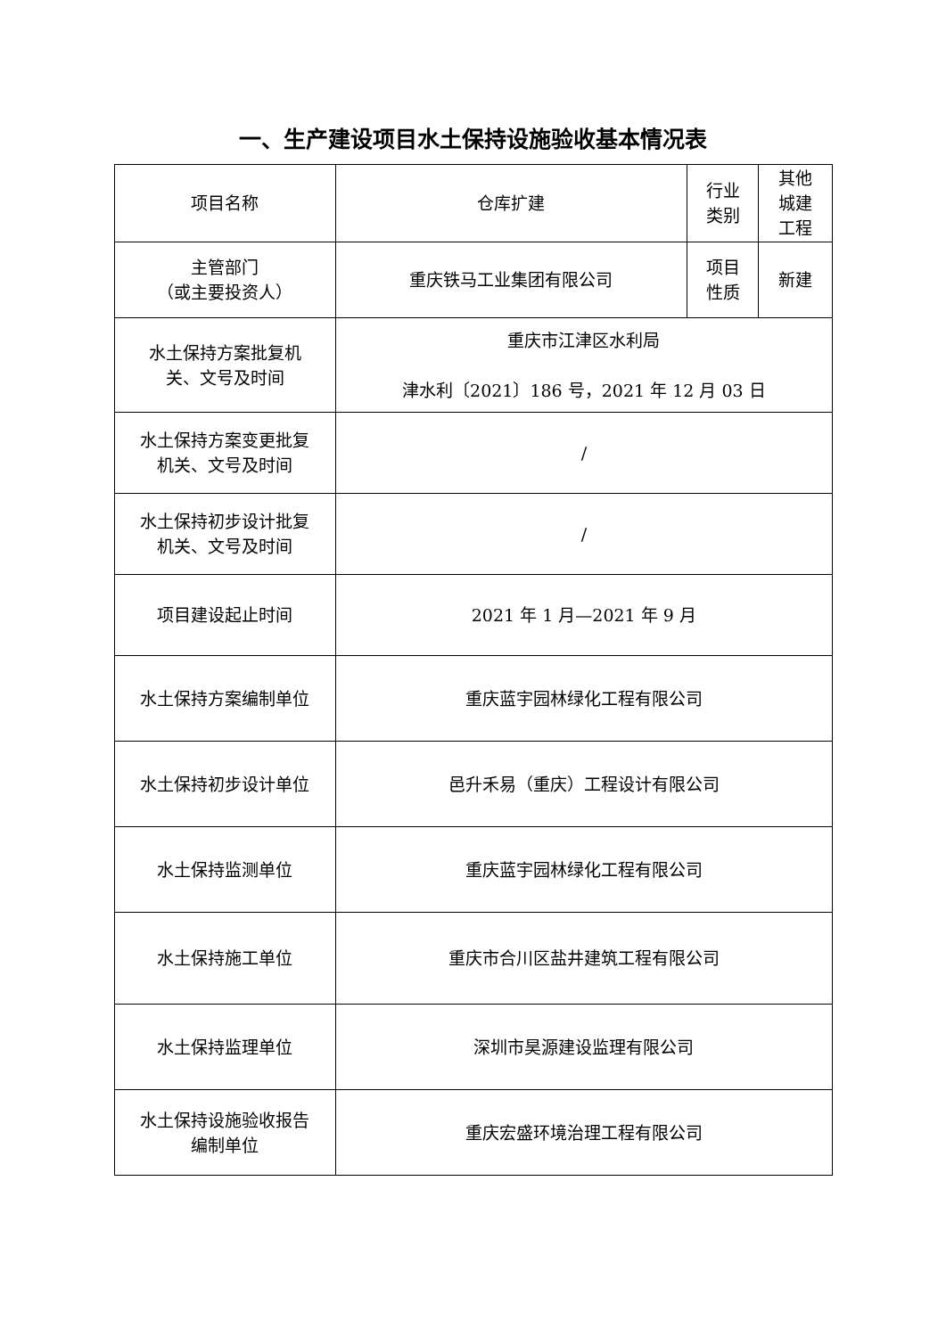一、生产建设项目水土保持设施验收基本情况表
| 项目名称 | 仓库扩建 | 行业 类别 | 其他 城建 工程 |
| 主管部门 （或主要投资人） | 重庆铁马工业集团有限公司 | 项目 性质 | 新建 |
| 水土保持方案批复机 关、文号及时间 | 重庆市江津区水利局 津水利〔2021〕186 号，2021 年 12 月 03 日 | | |
| 水土保持方案变更批复 机关、文号及时间 | / | | |
| 水土保持初步设计批复 机关、文号及时间 | / | | |
| 项目建设起止时间 | 2021 年 1 月—2021 年 9 月 | | |
| 水土保持方案编制单位 | 重庆蓝宇园林绿化工程有限公司 | | |
| 水土保持初步设计单位 | 邑升禾易（重庆）工程设计有限公司 | | |
| 水土保持监测单位 | 重庆蓝宇园林绿化工程有限公司 | | |
| 水土保持施工单位 | 重庆市合川区盐井建筑工程有限公司 | | |
| 水土保持监理单位 | 深圳市昊源建设监理有限公司 | | |
| 水土保持设施验收报告 编制单位 | 重庆宏盛环境治理工程有限公司 | | |